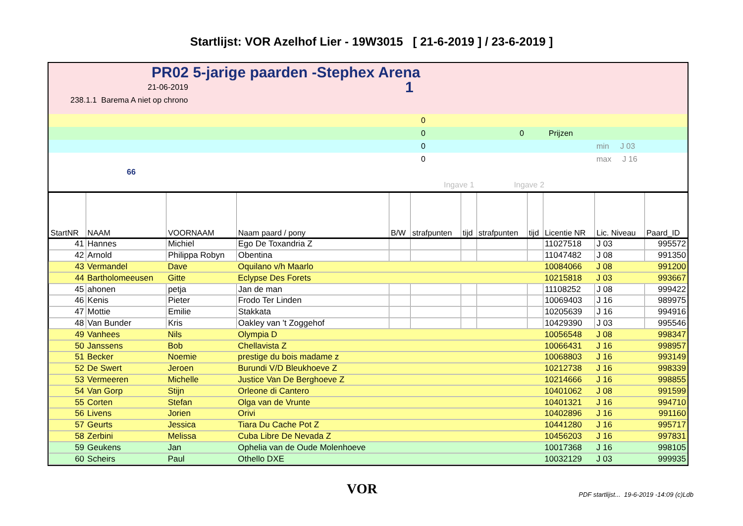Startlijst: VOR Azelhof Lier - 19W3015 [ 21-6-2019 ] / 23-6-2019 ]
PR02 5-jarige paarden -Stephex Arena
21-06-2019 1
238.1.1 Barema A niet op chrono
0
0 0 Prijzen
0 min J 03
0 max J 16
66
Ingave 1 Ingave 2
| StartNR | NAAM | VOORNAAM | Naam paard / pony | B/W | strafpunten | tijd | strafpunten | tijd | Licentie NR | Lic. Niveau | Paard_ID |
| --- | --- | --- | --- | --- | --- | --- | --- | --- | --- | --- | --- |
| 41 | Hannes | Michiel | Ego De Toxandria Z | | | | | | 11027518 | J 03 | 995572 |
| 42 | Arnold | Philippa Robyn | Obentina | | | | | | 11047482 | J 08 | 991350 |
| 43 | Vermandel | Dave | Oquilano v/h Maarlo | | | | | | 10084066 | J 08 | 991200 |
| 44 | Bartholomeeusen | Gitte | Eclypse Des Forets | | | | | | 10215818 | J 03 | 993667 |
| 45 | ahonen | petja | Jan de man | | | | | | 11108252 | J 08 | 999422 |
| 46 | Kenis | Pieter | Frodo Ter Linden | | | | | | 10069403 | J 16 | 989975 |
| 47 | Mottie | Emilie | Stakkata | | | | | | 10205639 | J 16 | 994916 |
| 48 | Van Bunder | Kris | Oakley van 't Zoggehof | | | | | | 10429390 | J 03 | 995546 |
| 49 | Vanhees | Nils | Olympia D | | | | | | 10056548 | J 08 | 998347 |
| 50 | Janssens | Bob | Chellavista Z | | | | | | 10066431 | J 16 | 998957 |
| 51 | Becker | Noemie | prestige du bois madame z | | | | | | 10068803 | J 16 | 993149 |
| 52 | De Swert | Jeroen | Burundi V/D Bleukhoeve Z | | | | | | 10212738 | J 16 | 998339 |
| 53 | Vermeeren | Michelle | Justice Van De Berghoeve Z | | | | | | 10214666 | J 16 | 998855 |
| 54 | Van Gorp | Stijn | Orleone di Cantero | | | | | | 10401062 | J 08 | 991599 |
| 55 | Corten | Stefan | Olga van de Vrunte | | | | | | 10401321 | J 16 | 994710 |
| 56 | Livens | Jorien | Orivi | | | | | | 10402896 | J 16 | 991160 |
| 57 | Geurts | Jessica | Tiara Du Cache Pot Z | | | | | | 10441280 | J 16 | 995717 |
| 58 | Zerbini | Melissa | Cuba Libre De Nevada Z | | | | | | 10456203 | J 16 | 997831 |
| 59 | Geukens | Jan | Ophelia van de Oude Molenhoeve | | | | | | 10017368 | J 16 | 998105 |
| 60 | Scheirs | Paul | Othello DXE | | | | | | 10032129 | J 03 | 999935 |
VOR PDF startlijst... 19-6-2019 -14:09 (c)Ldb